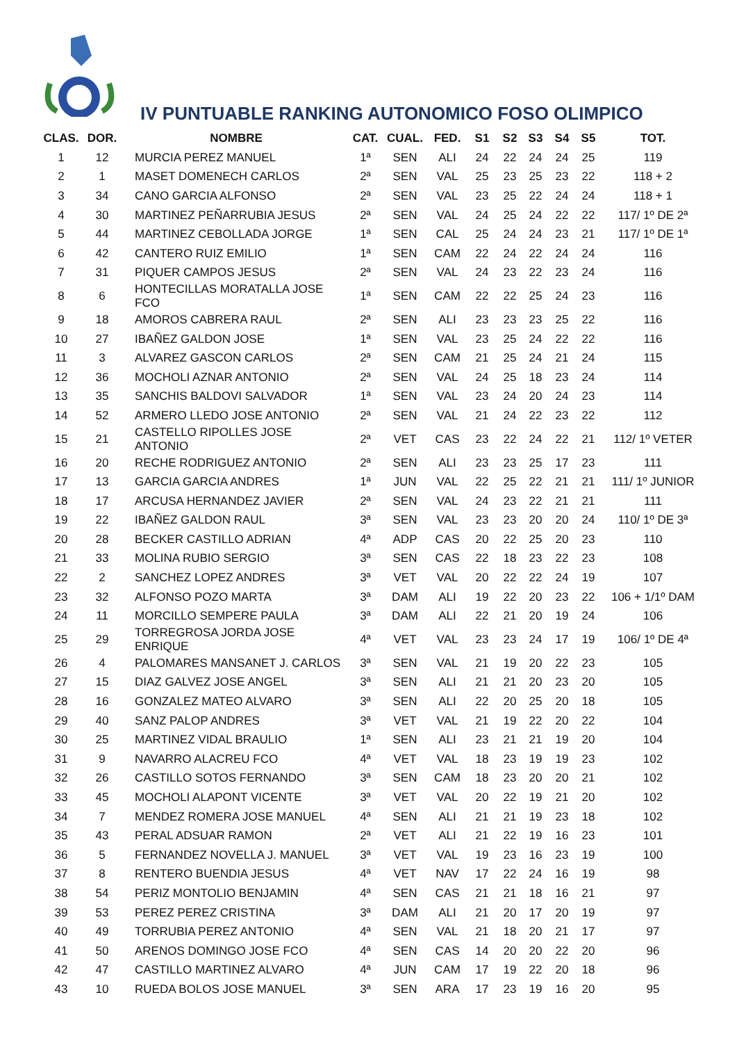IV PUNTUABLE RANKING AUTONOMICO FOSO OLIMPICO
| CLAS. | DOR. | NOMBRE | CAT. | CUAL. | FED. | S1 | S2 | S3 | S4 | S5 | TOT. |
| --- | --- | --- | --- | --- | --- | --- | --- | --- | --- | --- | --- |
| 1 | 12 | MURCIA PEREZ MANUEL | 1ª | SEN | ALI | 24 | 22 | 24 | 24 | 25 | 119 |
| 2 | 1 | MASET DOMENECH CARLOS | 2ª | SEN | VAL | 25 | 23 | 25 | 23 | 22 | 118 + 2 |
| 3 | 34 | CANO GARCIA ALFONSO | 2ª | SEN | VAL | 23 | 25 | 22 | 24 | 24 | 118 + 1 |
| 4 | 30 | MARTINEZ PEÑARRUBIA JESUS | 2ª | SEN | VAL | 24 | 25 | 24 | 22 | 22 | 117/ 1º DE 2ª |
| 5 | 44 | MARTINEZ CEBOLLADA JORGE | 1ª | SEN | CAL | 25 | 24 | 24 | 23 | 21 | 117/ 1º DE 1ª |
| 6 | 42 | CANTERO RUIZ EMILIO | 1ª | SEN | CAM | 22 | 24 | 22 | 24 | 24 | 116 |
| 7 | 31 | PIQUER CAMPOS JESUS | 2ª | SEN | VAL | 24 | 23 | 22 | 23 | 24 | 116 |
| 8 | 6 | HONTECILLAS MORATALLA JOSE FCO | 1ª | SEN | CAM | 22 | 22 | 25 | 24 | 23 | 116 |
| 9 | 18 | AMOROS CABRERA RAUL | 2ª | SEN | ALI | 23 | 23 | 23 | 25 | 22 | 116 |
| 10 | 27 | IBAÑEZ GALDON JOSE | 1ª | SEN | VAL | 23 | 25 | 24 | 22 | 22 | 116 |
| 11 | 3 | ALVAREZ GASCON CARLOS | 2ª | SEN | CAM | 21 | 25 | 24 | 21 | 24 | 115 |
| 12 | 36 | MOCHOLI AZNAR ANTONIO | 2ª | SEN | VAL | 24 | 25 | 18 | 23 | 24 | 114 |
| 13 | 35 | SANCHIS BALDOVI SALVADOR | 1ª | SEN | VAL | 23 | 24 | 20 | 24 | 23 | 114 |
| 14 | 52 | ARMERO LLEDO JOSE ANTONIO | 2ª | SEN | VAL | 21 | 24 | 22 | 23 | 22 | 112 |
| 15 | 21 | CASTELLO RIPOLLES JOSE ANTONIO | 2ª | VET | CAS | 23 | 22 | 24 | 22 | 21 | 112/ 1º VETER |
| 16 | 20 | RECHE RODRIGUEZ ANTONIO | 2ª | SEN | ALI | 23 | 23 | 25 | 17 | 23 | 111 |
| 17 | 13 | GARCIA GARCIA ANDRES | 1ª | JUN | VAL | 22 | 25 | 22 | 21 | 21 | 111/ 1º JUNIOR |
| 18 | 17 | ARCUSA HERNANDEZ JAVIER | 2ª | SEN | VAL | 24 | 23 | 22 | 21 | 21 | 111 |
| 19 | 22 | IBAÑEZ GALDON RAUL | 3ª | SEN | VAL | 23 | 23 | 20 | 20 | 24 | 110/ 1º DE 3ª |
| 20 | 28 | BECKER CASTILLO ADRIAN | 4ª | ADP | CAS | 20 | 22 | 25 | 20 | 23 | 110 |
| 21 | 33 | MOLINA RUBIO SERGIO | 3ª | SEN | CAS | 22 | 18 | 23 | 22 | 23 | 108 |
| 22 | 2 | SANCHEZ LOPEZ ANDRES | 3ª | VET | VAL | 20 | 22 | 22 | 24 | 19 | 107 |
| 23 | 32 | ALFONSO POZO MARTA | 3ª | DAM | ALI | 19 | 22 | 20 | 23 | 22 | 106 + 1/1º DAM |
| 24 | 11 | MORCILLO SEMPERE PAULA | 3ª | DAM | ALI | 22 | 21 | 20 | 19 | 24 | 106 |
| 25 | 29 | TORREGROSA JORDA JOSE ENRIQUE | 4ª | VET | VAL | 23 | 23 | 24 | 17 | 19 | 106/ 1º DE 4ª |
| 26 | 4 | PALOMARES MANSANET J. CARLOS | 3ª | SEN | VAL | 21 | 19 | 20 | 22 | 23 | 105 |
| 27 | 15 | DIAZ GALVEZ JOSE ANGEL | 3ª | SEN | ALI | 21 | 21 | 20 | 23 | 20 | 105 |
| 28 | 16 | GONZALEZ MATEO ALVARO | 3ª | SEN | ALI | 22 | 20 | 25 | 20 | 18 | 105 |
| 29 | 40 | SANZ PALOP ANDRES | 3ª | VET | VAL | 21 | 19 | 22 | 20 | 22 | 104 |
| 30 | 25 | MARTINEZ VIDAL BRAULIO | 1ª | SEN | ALI | 23 | 21 | 21 | 19 | 20 | 104 |
| 31 | 9 | NAVARRO ALACREU FCO | 4ª | VET | VAL | 18 | 23 | 19 | 19 | 23 | 102 |
| 32 | 26 | CASTILLO SOTOS FERNANDO | 3ª | SEN | CAM | 18 | 23 | 20 | 20 | 21 | 102 |
| 33 | 45 | MOCHOLI ALAPONT VICENTE | 3ª | VET | VAL | 20 | 22 | 19 | 21 | 20 | 102 |
| 34 | 7 | MENDEZ ROMERA JOSE MANUEL | 4ª | SEN | ALI | 21 | 21 | 19 | 23 | 18 | 102 |
| 35 | 43 | PERAL ADSUAR RAMON | 2ª | VET | ALI | 21 | 22 | 19 | 16 | 23 | 101 |
| 36 | 5 | FERNANDEZ NOVELLA J. MANUEL | 3ª | VET | VAL | 19 | 23 | 16 | 23 | 19 | 100 |
| 37 | 8 | RENTERO BUENDIA JESUS | 4ª | VET | NAV | 17 | 22 | 24 | 16 | 19 | 98 |
| 38 | 54 | PERIZ MONTOLIO BENJAMIN | 4ª | SEN | CAS | 21 | 21 | 18 | 16 | 21 | 97 |
| 39 | 53 | PEREZ PEREZ CRISTINA | 3ª | DAM | ALI | 21 | 20 | 17 | 20 | 19 | 97 |
| 40 | 49 | TORRUBIA PEREZ ANTONIO | 4ª | SEN | VAL | 21 | 18 | 20 | 21 | 17 | 97 |
| 41 | 50 | ARENOS DOMINGO JOSE FCO | 4ª | SEN | CAS | 14 | 20 | 20 | 22 | 20 | 96 |
| 42 | 47 | CASTILLO MARTINEZ ALVARO | 4ª | JUN | CAM | 17 | 19 | 22 | 20 | 18 | 96 |
| 43 | 10 | RUEDA BOLOS JOSE MANUEL | 3ª | SEN | ARA | 17 | 23 | 19 | 16 | 20 | 95 |